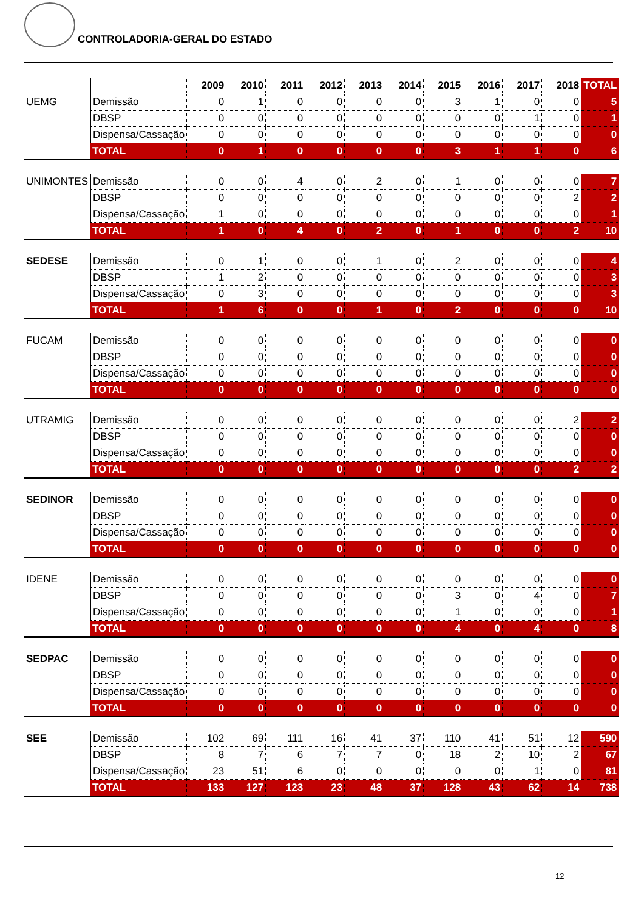CONTROLADORIA-GERAL DO ESTADO
| | | 2009 | 2010 | 2011 | 2012 | 2013 | 2014 | 2015 | 2016 | 2017 | 2018 | TOTAL |
| --- | --- | --- | --- | --- | --- | --- | --- | --- | --- | --- | --- | --- |
| UEMG | Demissão | 0 | 1 | 0 | 0 | 0 | 0 | 3 | 1 | 0 | 0 | 5 |
| | DBSP | 0 | 0 | 0 | 0 | 0 | 0 | 0 | 0 | 1 | 0 | 1 |
| | Dispensa/Cassação | 0 | 0 | 0 | 0 | 0 | 0 | 0 | 0 | 0 | 0 | 0 |
| | TOTAL | 0 | 1 | 0 | 0 | 0 | 0 | 3 | 1 | 1 | 0 | 6 |
| UNIMONTES | Demissão | 0 | 0 | 4 | 0 | 2 | 0 | 1 | 0 | 0 | 0 | 7 |
| | DBSP | 0 | 0 | 0 | 0 | 0 | 0 | 0 | 0 | 0 | 2 | 2 |
| | Dispensa/Cassação | 1 | 0 | 0 | 0 | 0 | 0 | 0 | 0 | 0 | 0 | 1 |
| | TOTAL | 1 | 0 | 4 | 0 | 2 | 0 | 1 | 0 | 0 | 2 | 10 |
| SEDESE | Demissão | 0 | 1 | 0 | 0 | 1 | 0 | 2 | 0 | 0 | 0 | 4 |
| | DBSP | 1 | 2 | 0 | 0 | 0 | 0 | 0 | 0 | 0 | 0 | 3 |
| | Dispensa/Cassação | 0 | 3 | 0 | 0 | 0 | 0 | 0 | 0 | 0 | 0 | 3 |
| | TOTAL | 1 | 6 | 0 | 0 | 1 | 0 | 2 | 0 | 0 | 0 | 10 |
| FUCAM | Demissão | 0 | 0 | 0 | 0 | 0 | 0 | 0 | 0 | 0 | 0 | 0 |
| | DBSP | 0 | 0 | 0 | 0 | 0 | 0 | 0 | 0 | 0 | 0 | 0 |
| | Dispensa/Cassação | 0 | 0 | 0 | 0 | 0 | 0 | 0 | 0 | 0 | 0 | 0 |
| | TOTAL | 0 | 0 | 0 | 0 | 0 | 0 | 0 | 0 | 0 | 0 | 0 |
| UTRAMIG | Demissão | 0 | 0 | 0 | 0 | 0 | 0 | 0 | 0 | 0 | 2 | 2 |
| | DBSP | 0 | 0 | 0 | 0 | 0 | 0 | 0 | 0 | 0 | 0 | 0 |
| | Dispensa/Cassação | 0 | 0 | 0 | 0 | 0 | 0 | 0 | 0 | 0 | 0 | 0 |
| | TOTAL | 0 | 0 | 0 | 0 | 0 | 0 | 0 | 0 | 0 | 2 | 2 |
| SEDINOR | Demissão | 0 | 0 | 0 | 0 | 0 | 0 | 0 | 0 | 0 | 0 | 0 |
| | DBSP | 0 | 0 | 0 | 0 | 0 | 0 | 0 | 0 | 0 | 0 | 0 |
| | Dispensa/Cassação | 0 | 0 | 0 | 0 | 0 | 0 | 0 | 0 | 0 | 0 | 0 |
| | TOTAL | 0 | 0 | 0 | 0 | 0 | 0 | 0 | 0 | 0 | 0 | 0 |
| IDENE | Demissão | 0 | 0 | 0 | 0 | 0 | 0 | 0 | 0 | 0 | 0 | 0 |
| | DBSP | 0 | 0 | 0 | 0 | 0 | 0 | 3 | 0 | 4 | 0 | 7 |
| | Dispensa/Cassação | 0 | 0 | 0 | 0 | 0 | 0 | 1 | 0 | 0 | 0 | 1 |
| | TOTAL | 0 | 0 | 0 | 0 | 0 | 0 | 4 | 0 | 4 | 0 | 8 |
| SEDPAC | Demissão | 0 | 0 | 0 | 0 | 0 | 0 | 0 | 0 | 0 | 0 | 0 |
| | DBSP | 0 | 0 | 0 | 0 | 0 | 0 | 0 | 0 | 0 | 0 | 0 |
| | Dispensa/Cassação | 0 | 0 | 0 | 0 | 0 | 0 | 0 | 0 | 0 | 0 | 0 |
| | TOTAL | 0 | 0 | 0 | 0 | 0 | 0 | 0 | 0 | 0 | 0 | 0 |
| SEE | Demissão | 102 | 69 | 111 | 16 | 41 | 37 | 110 | 41 | 51 | 12 | 590 |
| | DBSP | 8 | 7 | 6 | 7 | 7 | 0 | 18 | 2 | 10 | 2 | 67 |
| | Dispensa/Cassação | 23 | 51 | 6 | 0 | 0 | 0 | 0 | 0 | 1 | 0 | 81 |
| | TOTAL | 133 | 127 | 123 | 23 | 48 | 37 | 128 | 43 | 62 | 14 | 738 |
12